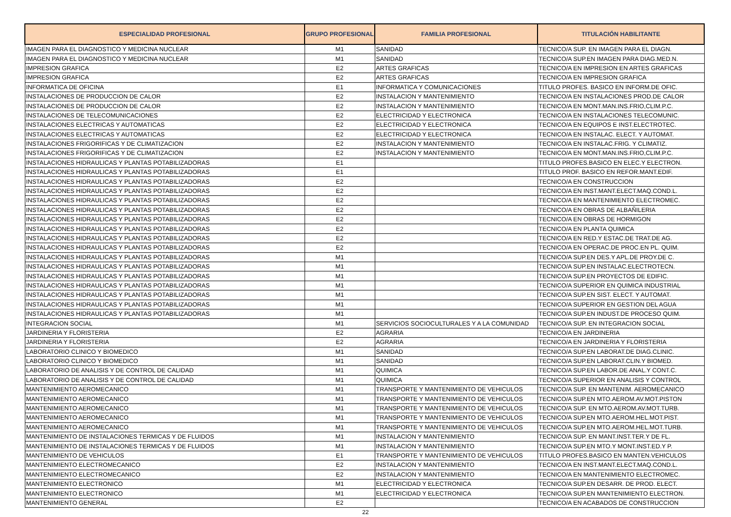| ESPECIALIDAD PROFESIONAL | GRUPO PROFESIONAL | FAMILIA PROFESIONAL | TITULACIÓN HABILITANTE |
| --- | --- | --- | --- |
| IMAGEN PARA EL DIAGNOSTICO Y MEDICINA NUCLEAR | M1 | SANIDAD | TECNICO/A SUP. EN IMAGEN PARA EL DIAGN. |
| IMAGEN PARA EL DIAGNOSTICO Y MEDICINA NUCLEAR | M1 | SANIDAD | TECNICO/A SUP.EN IMAGEN PARA DIAG.MED.N. |
| IMPRESION GRAFICA | E2 | ARTES GRAFICAS | TECNICO/A EN IMPRESION EN ARTES GRAFICAS |
| IMPRESION GRAFICA | E2 | ARTES GRAFICAS | TECNICO/A EN IMPRESION GRAFICA |
| INFORMATICA DE OFICINA | E1 | INFORMATICA Y COMUNICACIONES | TITULO PROFES. BASICO EN INFORM.DE OFIC. |
| INSTALACIONES DE PRODUCCION DE CALOR | E2 | INSTALACION Y MANTENIMIENTO | TECNICO/A EN INSTALACIONES PROD.DE CALOR |
| INSTALACIONES DE PRODUCCION DE CALOR | E2 | INSTALACION Y MANTENIMIENTO | TECNICO/A EN MONT.MAN.INS.FRIO,CLIM.P.C. |
| INSTALACIONES DE TELECOMUNICACIONES | E2 | ELECTRICIDAD Y ELECTRONICA | TECNICO/A EN INSTALACIONES TELECOMUNIC. |
| INSTALACIONES ELECTRICAS Y AUTOMATICAS | E2 | ELECTRICIDAD Y ELECTRONICA | TECNICO/A EN EQUIPOS E INST.ELECTROTEC. |
| INSTALACIONES ELECTRICAS Y AUTOMATICAS | E2 | ELECTRICIDAD Y ELECTRONICA | TECNICO/A EN INSTALAC. ELECT. Y AUTOMAT. |
| INSTALACIONES FRIGORIFICAS Y DE CLIMATIZACION | E2 | INSTALACION Y MANTENIMIENTO | TECNICO/A EN INSTALAC.FRIG. Y CLIMATIZ. |
| INSTALACIONES FRIGORIFICAS Y DE CLIMATIZACION | E2 | INSTALACION Y MANTENIMIENTO | TECNICO/A EN MONT.MAN.INS.FRIO,CLIM.P.C. |
| INSTALACIONES HIDRAULICAS Y PLANTAS POTABILIZADORAS | E1 | | TITULO PROFES.BASICO EN ELEC.Y ELECTRON. |
| INSTALACIONES HIDRAULICAS Y PLANTAS POTABILIZADORAS | E1 | | TITULO PROF. BASICO EN REFOR.MANT.EDIF. |
| INSTALACIONES HIDRAULICAS Y PLANTAS POTABILIZADORAS | E2 | | TECNICO/A EN CONSTRUCCION |
| INSTALACIONES HIDRAULICAS Y PLANTAS POTABILIZADORAS | E2 | | TECNICO/A EN INST.MANT.ELECT.MAQ.COND.L. |
| INSTALACIONES HIDRAULICAS Y PLANTAS POTABILIZADORAS | E2 | | TECNICO/A EN MANTENIMIENTO ELECTROMEC. |
| INSTALACIONES HIDRAULICAS Y PLANTAS POTABILIZADORAS | E2 | | TECNICO/A EN OBRAS DE ALBAÑILERIA |
| INSTALACIONES HIDRAULICAS Y PLANTAS POTABILIZADORAS | E2 | | TECNICO/A EN OBRAS DE HORMIGON |
| INSTALACIONES HIDRAULICAS Y PLANTAS POTABILIZADORAS | E2 | | TECNICO/A EN PLANTA QUIMICA |
| INSTALACIONES HIDRAULICAS Y PLANTAS POTABILIZADORAS | E2 | | TECNICO/A EN RED.Y ESTAC.DE TRAT.DE AG. |
| INSTALACIONES HIDRAULICAS Y PLANTAS POTABILIZADORAS | E2 | | TECNICO/A EN OPERAC.DE PROC.EN PL. QUIM. |
| INSTALACIONES HIDRAULICAS Y PLANTAS POTABILIZADORAS | M1 | | TECNICO/A SUP.EN DES.Y APL.DE PROY.DE C. |
| INSTALACIONES HIDRAULICAS Y PLANTAS POTABILIZADORAS | M1 | | TECNICO/A SUP.EN INSTALAC.ELECTROTECN. |
| INSTALACIONES HIDRAULICAS Y PLANTAS POTABILIZADORAS | M1 | | TECNICO/A SUP.EN PROYECTOS DE EDIFIC. |
| INSTALACIONES HIDRAULICAS Y PLANTAS POTABILIZADORAS | M1 | | TECNICO/A SUPERIOR EN QUIMICA INDUSTRIAL |
| INSTALACIONES HIDRAULICAS Y PLANTAS POTABILIZADORAS | M1 | | TECNICO/A SUP.EN SIST. ELECT. Y AUTOMAT. |
| INSTALACIONES HIDRAULICAS Y PLANTAS POTABILIZADORAS | M1 | | TECNICO/A SUPERIOR EN GESTION DEL AGUA |
| INSTALACIONES HIDRAULICAS Y PLANTAS POTABILIZADORAS | M1 | | TECNICO/A SUP.EN INDUST.DE PROCESO QUIM. |
| INTEGRACION SOCIAL | M1 | SERVICIOS SOCIOCULTURALES Y A LA COMUNIDAD | TECNICO/A SUP. EN INTEGRACION SOCIAL |
| JARDINERIA Y FLORISTERIA | E2 | AGRARIA | TECNICO/A EN JARDINERIA |
| JARDINERIA Y FLORISTERIA | E2 | AGRARIA | TECNICO/A EN JARDINERIA Y FLORISTERIA |
| LABORATORIO CLINICO Y BIOMEDICO | M1 | SANIDAD | TECNICO/A SUP.EN LABORAT.DE DIAG.CLINIC. |
| LABORATORIO CLINICO Y BIOMEDICO | M1 | SANIDAD | TECNICO/A SUP.EN LABORAT.CLIN.Y BIOMED. |
| LABORATORIO DE ANALISIS Y DE CONTROL DE CALIDAD | M1 | QUIMICA | TECNICO/A SUP.EN LABOR.DE ANAL.Y CONT.C. |
| LABORATORIO DE ANALISIS Y DE CONTROL DE CALIDAD | M1 | QUIMICA | TECNICO/A SUPERIOR EN ANALISIS Y CONTROL |
| MANTENIMIENTO AEROMECANICO | M1 | TRANSPORTE Y MANTENIMIENTO DE VEHICULOS | TECNICO/A SUP. EN MANTENIM. AEROMECANICO |
| MANTENIMIENTO AEROMECANICO | M1 | TRANSPORTE Y MANTENIMIENTO DE VEHICULOS | TECNICO/A SUP.EN MTO.AEROM.AV.MOT.PISTON |
| MANTENIMIENTO AEROMECANICO | M1 | TRANSPORTE Y MANTENIMIENTO DE VEHICULOS | TECNICO/A SUP. EN MTO.AEROM.AV.MOT.TURB. |
| MANTENIMIENTO AEROMECANICO | M1 | TRANSPORTE Y MANTENIMIENTO DE VEHICULOS | TECNICO/A SUP.EN MTO.AEROM.HEL.MOT.PIST. |
| MANTENIMIENTO AEROMECANICO | M1 | TRANSPORTE Y MANTENIMIENTO DE VEHICULOS | TECNICO/A SUP.EN MTO.AEROM.HEL.MOT.TURB. |
| MANTENIMIENTO DE INSTALACIONES TERMICAS Y DE FLUIDOS | M1 | INSTALACION Y MANTENIMIENTO | TECNICO/A SUP. EN MANT.INST.TER.Y DE FL. |
| MANTENIMIENTO DE INSTALACIONES TERMICAS Y DE FLUIDOS | M1 | INSTALACION Y MANTENIMIENTO | TECNICO/A SUP.EN MTO.Y MONT.INST.ED.Y P. |
| MANTENIMIENTO DE VEHICULOS | E1 | TRANSPORTE Y MANTENIMIENTO DE VEHICULOS | TITULO PROFES.BASICO EN MANTEN.VEHICULOS |
| MANTENIMIENTO ELECTROMECANICO | E2 | INSTALACION Y MANTENIMIENTO | TECNICO/A EN INST.MANT.ELECT.MAQ.COND.L. |
| MANTENIMIENTO ELECTROMECANICO | E2 | INSTALACION Y MANTENIMIENTO | TECNICO/A EN MANTENIMIENTO ELECTROMEC. |
| MANTENIMIENTO ELECTRONICO | M1 | ELECTRICIDAD Y ELECTRONICA | TECNICO/A SUP.EN DESARR. DE PROD. ELECT. |
| MANTENIMIENTO ELECTRONICO | M1 | ELECTRICIDAD Y ELECTRONICA | TECNICO/A SUP.EN MANTENIMIENTO ELECTRON. |
| MANTENIMIENTO GENERAL | E2 | | TECNICO/A EN ACABADOS DE CONSTRUCCION |
22